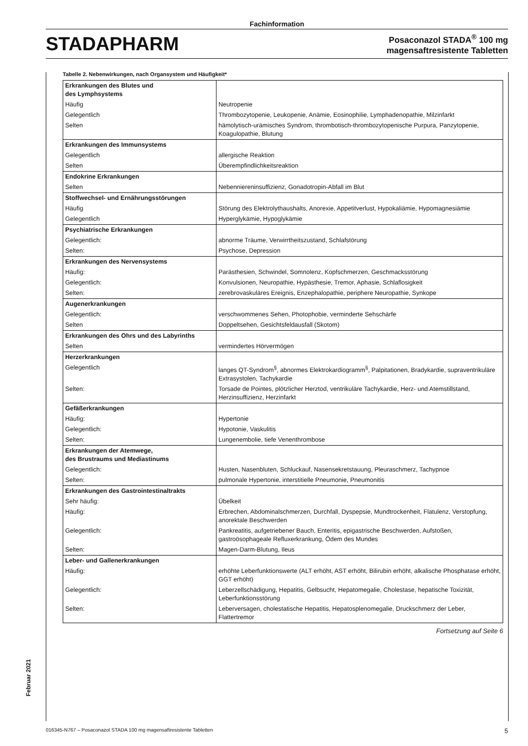Fachinformation
STADAPHARM
Posaconazol STADA<sup>®</sup> 100 mg
magensaftresistente Tabletten
Tabelle 2. Nebenwirkungen, nach Organsystem und Häufigkeit*
| Erkrankungen des Blutes und des Lymphsystems | |
| Häufig | Neutropenie |
| Gelegentlich | Thrombozytopenie, Leukopenie, Anämie, Eosinophilie, Lymphadenopathie, Milzinfarkt |
| Selten | hämolytisch-urämisches Syndrom, thrombotisch-thrombozytopenische Purpura, Panzytopenie, Koagulopathie, Blutung |
| Erkrankungen des Immunsystems | |
| Gelegentlich | allergische Reaktion |
| Selten | Überempfindlichkeitsreaktion |
| Endokrine Erkrankungen | |
| Selten | Nebenniereninsuffizienz, Gonadotropin-Abfall im Blut |
| Stoffwechsel- und Ernährungsstörungen | |
| Häufig | Störung des Elektrolythaushalts, Anorexie, Appetitverlust, Hypokaliämie, Hypomagnesiämie |
| Gelegentlich | Hyperglykämie, Hypoglykämie |
| Psychiatrische Erkrankungen | |
| Gelegentlich: | abnorme Träume, Verwirrtheitszustand, Schlafstörung |
| Selten: | Psychose, Depression |
| Erkrankungen des Nervensystems | |
| Häufig: | Parästhesien, Schwindel, Somnolenz, Kopfschmerzen, Geschmacksstörung |
| Gelegentlich: | Konvulsionen, Neuropathie, Hypästhesie, Tremor, Aphasie, Schlaflosigkeit |
| Selten: | zerebrovaskuläres Ereignis, Enzephalopathie, periphere Neuropathie, Synkope |
| Augenerkrankungen | |
| Gelegentlich: | verschwommenes Sehen, Photophobie, verminderte Sehschärfe |
| Selten | Doppeltsehen, Gesichtsfeldausfall (Skotom) |
| Erkrankungen des Ohrs und des Labyrinths | |
| Selten | vermindertes Hörvermögen |
| Herzerkrankungen | |
| Gelegentlich | langes QT-Syndrom<sup>§</sup>, abnormes Elektrokardiogramm<sup>§</sup>, Palpitationen, Bradykardie, supraventrikuläre Extrasystolen, Tachykardie |
| Selten: | Torsade de Pointes, plötzlicher Herztod, ventrikuläre Tachykardie, Herz- und Atemstillstand, Herzinsuffizienz, Herzinfarkt |
| Gefäßerkrankungen | |
| Häufig: | Hypertonie |
| Gelegentlich: | Hypotonie, Vaskulitis |
| Selten: | Lungenembolie, tiefe Venenthrombose |
| Erkrankungen der Atemwege, des Brustraums und Mediastinums | |
| Gelegentlich: | Husten, Nasenbluten, Schluckauf, Nasensekretstauung, Pleuraschmerz, Tachypnoe |
| Selten: | pulmonale Hypertonie, interstitielle Pneumonie, Pneumonitis |
| Erkrankungen des Gastrointestinaltrakts | |
| Sehr häufig: | Übelkeit |
| Häufig: | Erbrechen, Abdominalschmerzen, Durchfall, Dyspepsie, Mundtrockenheit, Flatulenz, Verstopfung, anorektale Beschwerden |
| Gelegentlich: | Pankreatitis, aufgetriebener Bauch, Enteritis, epigastrische Beschwerden, Aufstoßen, gastroösophageale Refluxerkrankung, Ödem des Mundes |
| Selten: | Magen-Darm-Blutung, Ileus |
| Leber- und Gallenerkrankungen | |
| Häufig: | erhöhte Leberfunktionswerte (ALT erhöht, AST erhöht, Bilirubin erhöht, alkalische Phosphatase erhöht, GGT erhöht) |
| Gelegentlich: | Leberzellschädigung, Hepatitis, Gelbsucht, Hepatomegalie, Cholestase, hepatische Toxizität, Leberfunktionsstörung |
| Selten: | Leberversagen, cholestatische Hepatitis, Hepatosplenomegalie, Druckschmerz der Leber, Flattertremor |
Fortsetzung auf Seite 6
Februar 2021
016345-N767 – Posaconazol STADA 100 mg magensaftresistente Tabletten 5